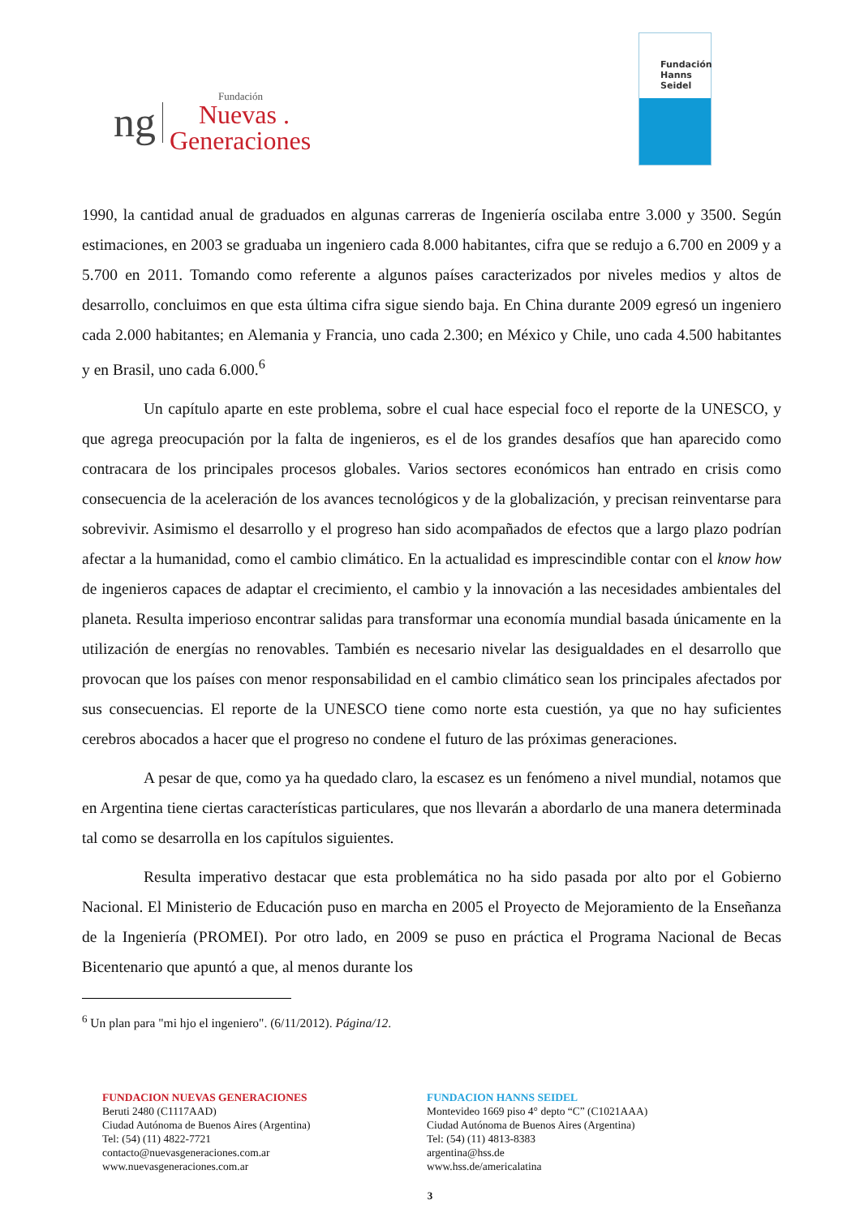ng
Fundación
Nuevas .
Generaciones
Fundación
Hanns
Seidel
1990, la cantidad anual de graduados en algunas carreras de Ingeniería oscilaba entre 3.000 y 3500. Según estimaciones, en 2003 se graduaba un ingeniero cada 8.000 habitantes, cifra que se redujo a 6.700 en 2009 y a 5.700 en 2011. Tomando como referente a algunos países caracterizados por niveles medios y altos de desarrollo, concluimos en que esta última cifra sigue siendo baja. En China durante 2009 egresó un ingeniero cada 2.000 habitantes; en Alemania y Francia, uno cada 2.300; en México y Chile, uno cada 4.500 habitantes y en Brasil, uno cada 6.000.<sup>6</sup>
Un capítulo aparte en este problema, sobre el cual hace especial foco el reporte de la UNESCO, y que agrega preocupación por la falta de ingenieros, es el de los grandes desafíos que han aparecido como contracara de los principales procesos globales. Varios sectores económicos han entrado en crisis como consecuencia de la aceleración de los avances tecnológicos y de la globalización, y precisan reinventarse para sobrevivir. Asimismo el desarrollo y el progreso han sido acompañados de efectos que a largo plazo podrían afectar a la humanidad, como el cambio climático. En la actualidad es imprescindible contar con el know how de ingenieros capaces de adaptar el crecimiento, el cambio y la innovación a las necesidades ambientales del planeta. Resulta imperioso encontrar salidas para transformar una economía mundial basada únicamente en la utilización de energías no renovables. También es necesario nivelar las desigualdades en el desarrollo que provocan que los países con menor responsabilidad en el cambio climático sean los principales afectados por sus consecuencias. El reporte de la UNESCO tiene como norte esta cuestión, ya que no hay suficientes cerebros abocados a hacer que el progreso no condene el futuro de las próximas generaciones.
A pesar de que, como ya ha quedado claro, la escasez es un fenómeno a nivel mundial, notamos que en Argentina tiene ciertas características particulares, que nos llevarán a abordarlo de una manera determinada tal como se desarrolla en los capítulos siguientes.
Resulta imperativo destacar que esta problemática no ha sido pasada por alto por el Gobierno Nacional. El Ministerio de Educación puso en marcha en 2005 el Proyecto de Mejoramiento de la Enseñanza de la Ingeniería (PROMEI). Por otro lado, en 2009 se puso en práctica el Programa Nacional de Becas Bicentenario que apuntó a que, al menos durante los
<sup>6</sup> Un plan para "mi hjo el ingeniero". (6/11/2012). Página/12.
FUNDACION NUEVAS GENERACIONES
Beruti 2480 (C1117AAD)
Ciudad Autónoma de Buenos Aires (Argentina)
Tel: (54) (11) 4822-7721
contacto@nuevasgeneraciones.com.ar
www.nuevasgeneraciones.com.ar
FUNDACION HANNS SEIDEL
Montevideo 1669 piso 4° depto “C” (C1021AAA)
Ciudad Autónoma de Buenos Aires (Argentina)
Tel: (54) (11) 4813-8383
argentina@hss.de
www.hss.de/americalatina
3